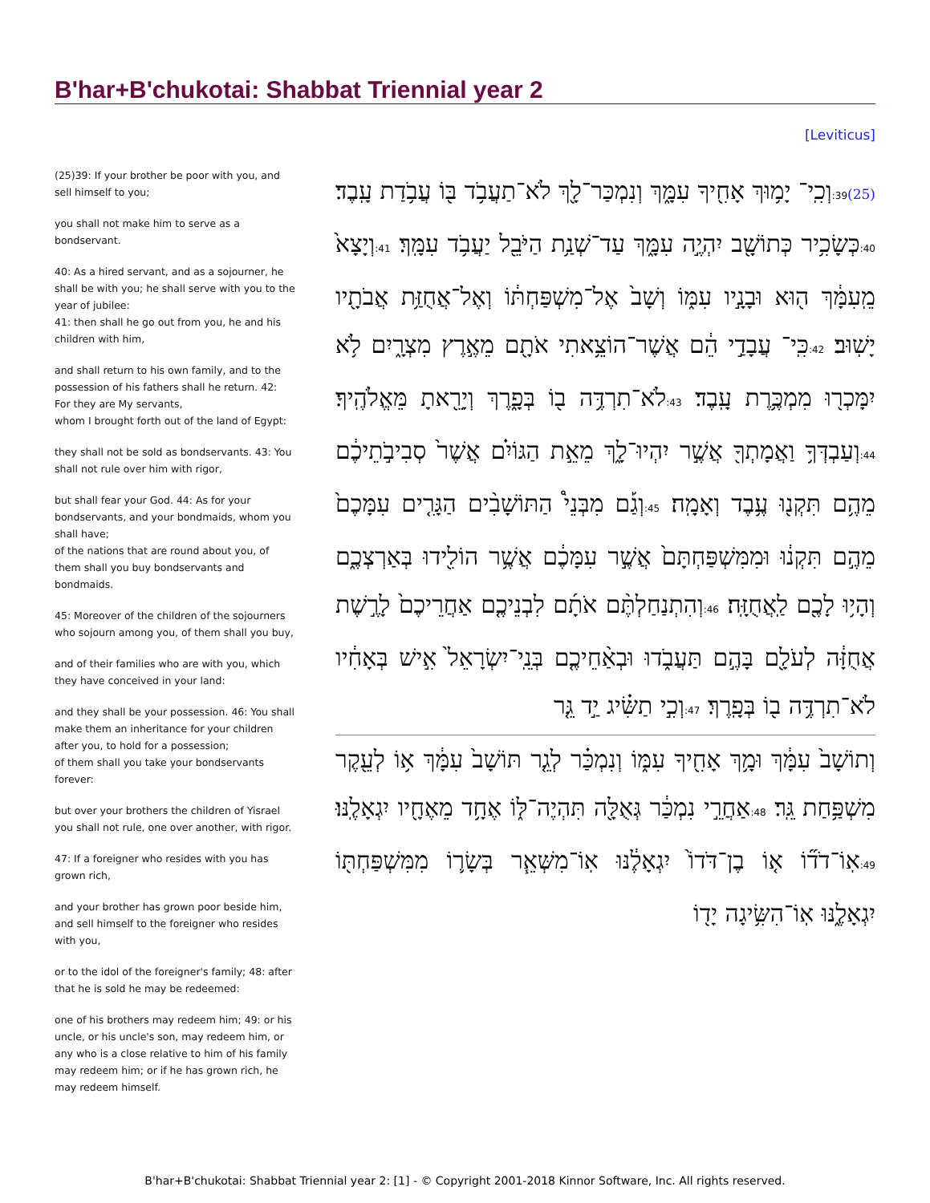B'har+B'chukotai: Shabbat Triennial year 2
[Leviticus]
(25)39: If your brother be poor with you, and sell himself to you;
you shall not make him to serve as a bondservant.
40: As a hired servant, and as a sojourner, he shall be with you; he shall serve with you to the year of jubilee:
41: then shall he go out from you, he and his children with him,
and shall return to his own family, and to the possession of his fathers shall he return. 42: For they are My servants,
whom I brought forth out of the land of Egypt:
they shall not be sold as bondservants. 43: You shall not rule over him with rigor,
but shall fear your God. 44: As for your bondservants, and your bondmaids, whom you shall have;
of the nations that are round about you, of them shall you buy bondservants and bondmaids.
45: Moreover of the children of the sojourners who sojourn among you, of them shall you buy,
and of their families who are with you, which they have conceived in your land:
and they shall be your possession. 46: You shall make them an inheritance for your children after you, to hold for a possession;
of them shall you take your bondservants forever:
but over your brothers the children of Yisrael you shall not rule, one over another, with rigor.
47: If a foreigner who resides with you has grown rich,
and your brother has grown poor beside him, and sell himself to the foreigner who resides with you,
or to the idol of the foreigner's family; 48: after that he is sold he may be redeemed:
one of his brothers may redeem him; 49: or his uncle, or his uncle's son, may redeem him, or any who is a close relative to him of his family may redeem him; or if he has grown rich, he may redeem himself.
(25) 39: וְכִֽי־ יָמ֥וּךְ אָחִ֖יךָ עִמָּ֑ךְ וְנִמְכַּר־לָ֖ךְ לֹא־תַעֲבֹ֥ד בּ֖וֹ עֲבֹ֥דַת עָֽבֶד׃ 40: כְּשָׂכִ֥יר כְּתוֹשָׁ֖ב יִהְיֶ֣ה עִמָּ֑ךְ עַד־שְׁנַ֥ת הַיֹּבֵ֖ל יַעֲבֹ֥ד עִמָּֽךְ׃ 41: וְיָצָא֙ מֵֽעִמָּ֔ךְ ה֖וּא וּבָנָ֣יו עִמּ֑וֹ וְשָׁב֙ אֶל־מִשְׁפַּחְתּ֔וֹ וְאֶל־אֲחֻזַּ֥ת אֲבֹתָ֖יו יָשֽׁוּב׃ 42: כִּֽי־ עֲבָדַ֣י הֵ֔ם אֲשֶׁר־הוֹצֵ֥אתִי אֹתָ֖ם מֵאֶ֣רֶץ מִצְרָ֑יִם לֹ֥א יִמָּכְר֖וּ מִמְכֶּ֥רֶת עָֽבֶד׃ 43: לֹא־תִרְדֶּ֥ה ב֖וֹ בְּפָ֑רֶךְ וְיָרֵ֖אתָ מֵּאֱלֹהֶֽיךָ׃ 44: וְעַבְדְּךָ֥ וַאֲמָתְךָ֖ אֲשֶׁ֣ר יִהְיוּ־לָ֑ךְ מֵאֵ֣ת הַגּוֹיִ֗ם אֲשֶׁר֙ סְבִיבֹ֣תֵיכֶ֔ם מֵהֶ֥ם תִּקְנ֖וּ עֶ֥בֶד וְאָמָֽה׃ 45: וְגַ֡ם מִבְּנֵי֩ הַתּוֹשָׁבִ֨ים הַגָּרִ֤ים עִמָּכֶם֙ מֵהֶ֣ם תִּקְנ֔וּ וּמִמִּשְׁפַּחְתָּם֙ אֲשֶׁ֣ר עִמָּכֶ֔ם אֲשֶׁ֥ר הוֹלִ֖ידוּ בְּאַרְצְכֶ֑ם וְהָי֥וּ לָכֶ֖ם לַֽאֲחֻזָּֽה׃ 46: וְהִתְנַחַלְתֶּ֨ם אֹתָ֜ם לִבְנֵיכֶ֤ם אַחֲרֵיכֶם֙ לָרֶ֣שֶׁת אֲחֻזָּ֔ה לְעֹלָ֖ם בָּהֶ֣ם תַּעֲבֹ֑דוּ וּבְאַ֨חֵיכֶ֤ם בְּנֵֽי־יִשְׂרָאֵל֙ אִ֣ישׁ בְּאָחִ֔יו לֹא־תִרְדֶּ֥ה ב֖וֹ בְּפָֽרֶךְ׃ 47: וְכִ֣י תַשִּׂ֗יג יַ֣ד גֵּ֤ר
וְתוֹשָׁב֙ עִמָּ֔ךְ וּמָ֥ךְ אָחִ֖יךָ עִמּ֑וֹ וְנִמְכַּ֗ר לְגֵ֤ר תּוֹשָׁב֙ עִמָּ֔ךְ א֥וֹ לְעֵ֖קֶר מִשְׁפַּ֥חַת גֵּֽר׃ 48: אַחֲרֵ֣י נִמְכַּ֔ר גְּאֻלָּ֖ה תִּהְיֶה־לּ֑וֹ אֶחָ֥ד מֵאֶחָ֖יו יִגְאָלֶֽנּוּ׃ 49: אֽוֹ־דֹד֞וֹ א֤וֹ בֶן־דֹּדוֹ֙ יִגְאָלֶ֔נּוּ אֽוֹ־מִשְּׁאֵ֧ר בְּשָׂר֛וֹ מִמִּשְׁפַּחְתּ֖וֹ יִגְאָלֶ֑נּוּ אֽוֹ־הִשִּׂ֥יגָה יָד֖וֹ
B'har+B'chukotai: Shabbat Triennial year 2: [1] - © Copyright 2001-2018 Kinnor Software, Inc. All rights reserved.